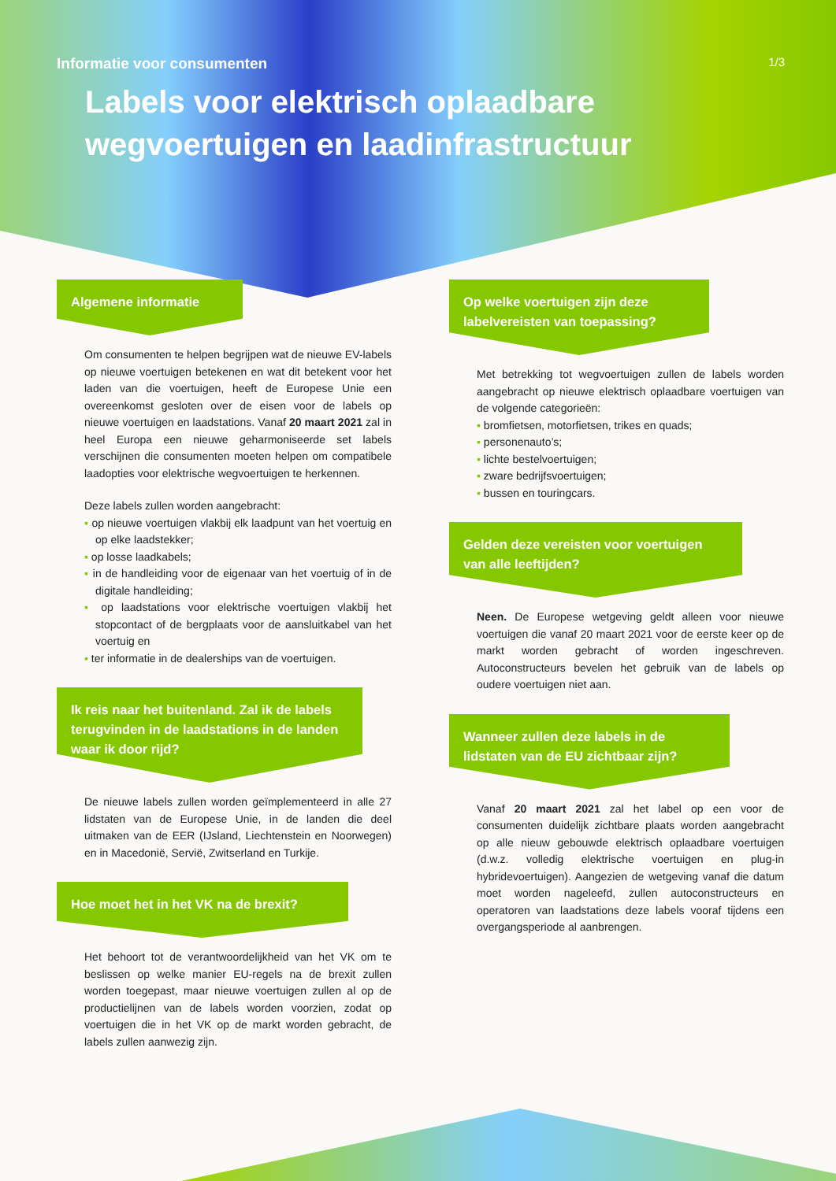1/3
Informatie voor consumenten
Labels voor elektrisch oplaadbare wegvoertuigen en laadinfrastructuur
Algemene informatie
Om consumenten te helpen begrijpen wat de nieuwe EV-labels op nieuwe voertuigen betekenen en wat dit betekent voor het laden van die voertuigen, heeft de Europese Unie een overeenkomst gesloten over de eisen voor de labels op nieuwe voertuigen en laadstations. Vanaf 20 maart 2021 zal in heel Europa een nieuwe geharmoniseerde set labels verschijnen die consumenten moeten helpen om compatibele laadopties voor elektrische wegvoertuigen te herkennen.
Deze labels zullen worden aangebracht:
op nieuwe voertuigen vlakbij elk laadpunt van het voertuig en op elke laadstekker;
op losse laadkabels;
in de handleiding voor de eigenaar van het voertuig of in de digitale handleiding;
op laadstations voor elektrische voertuigen vlakbij het stopcontact of de bergplaats voor de aansluitkabel van het voertuig en
ter informatie in de dealerships van de voertuigen.
Ik reis naar het buitenland. Zal ik de labels terugvinden in de laadstations in de landen waar ik door rijd?
De nieuwe labels zullen worden geïmplementeerd in alle 27 lidstaten van de Europese Unie, in de landen die deel uitmaken van de EER (IJsland, Liechtenstein en Noorwegen) en in Macedonië, Servië, Zwitserland en Turkije.
Hoe moet het in het VK na de brexit?
Het behoort tot de verantwoordelijkheid van het VK om te beslissen op welke manier EU-regels na de brexit zullen worden toegepast, maar nieuwe voertuigen zullen al op de productielijnen van de labels worden voorzien, zodat op voertuigen die in het VK op de markt worden gebracht, de labels zullen aanwezig zijn.
Op welke voertuigen zijn deze labelvereisten van toepassing?
Met betrekking tot wegvoertuigen zullen de labels worden aangebracht op nieuwe elektrisch oplaadbare voertuigen van de volgende categorieën:
bromfietsen, motorfietsen, trikes en quads;
personenauto’s;
lichte bestelvoertuigen;
zware bedrijfsvoertuigen;
bussen en touringcars.
Gelden deze vereisten voor voertuigen van alle leeftijden?
Neen. De Europese wetgeving geldt alleen voor nieuwe voertuigen die vanaf 20 maart 2021 voor de eerste keer op de markt worden gebracht of worden ingeschreven. Autoconstructeurs bevelen het gebruik van de labels op oudere voertuigen niet aan.
Wanneer zullen deze labels in de lidstaten van de EU zichtbaar zijn?
Vanaf 20 maart 2021 zal het label op een voor de consumenten duidelijk zichtbare plaats worden aangebracht op alle nieuw gebouwde elektrisch oplaadbare voertuigen (d.w.z. volledig elektrische voertuigen en plug-in hybridevoertuigen). Aangezien de wetgeving vanaf die datum moet worden nageleefd, zullen autoconstructeurs en operatoren van laadstations deze labels vooraf tijdens een overgangsperiode al aanbrengen.